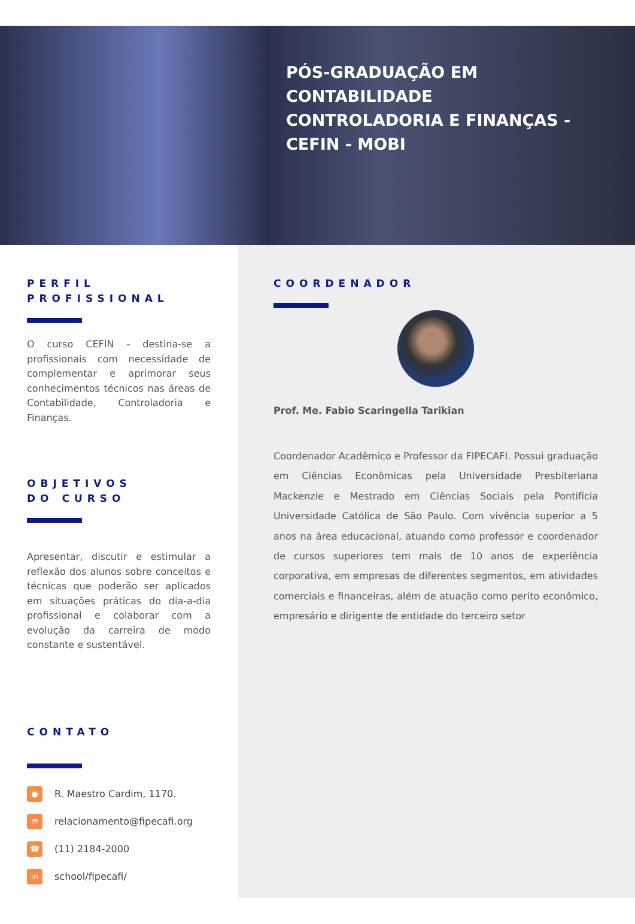PÓS-GRADUAÇÃO EM
CONTABILIDADE
CONTROLADORIA E FINANÇAS -
CEFIN - MOBI
PERFIL
PROFISSIONAL
O curso CEFIN - destina-se a profissionais com necessidade de complementar e aprimorar seus conhecimentos técnicos nas áreas de Contabilidade, Controladoria e Finanças.
OBJETIVOS
DO CURSO
Apresentar, discutir e estimular a reflexão dos alunos sobre conceitos e técnicas que poderão ser aplicados em situações práticas do dia-a-dia profissional e colaborar com a evolução da carreira de modo constante e sustentável.
CONTATO
● R. Maestro Cardim, 1170.
✉ relacionamento@fipecafi.org
☎ (11) 2184-2000
in school/fipecafi/
COORDENADOR
Prof. Me. Fabio Scaringella Tarikian
Coordenador Acadêmico e Professor da FIPECAFI. Possui graduação em Ciências Econômicas pela Universidade Presbiteriana Mackenzie e Mestrado em Ciências Sociais pela Pontifícia Universidade Católica de São Paulo. Com vivência superior a 5 anos na área educacional, atuando como professor e coordenador de cursos superiores tem mais de 10 anos de experiência corporativa, em empresas de diferentes segmentos, em atividades comerciais e financeiras, além de atuação como perito econômico, empresário e dirigente de entidade do terceiro setor